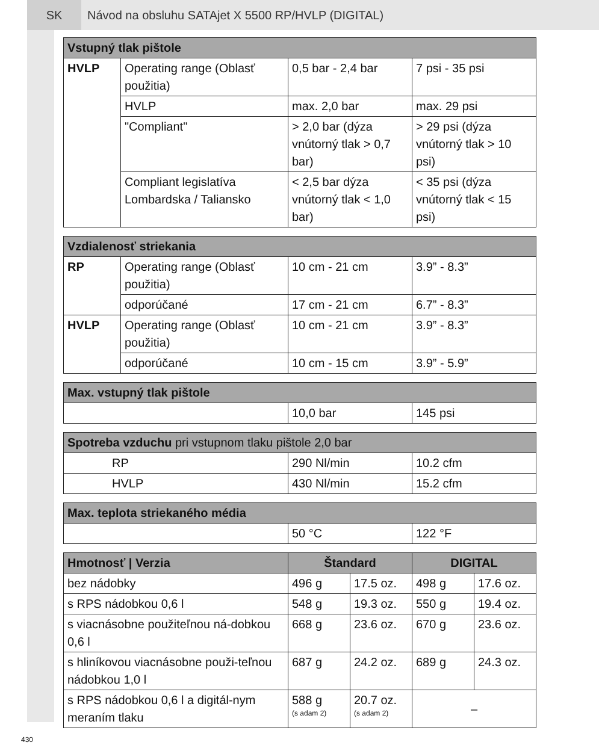SK Návod na obsluhu SATAjet X 5500 RP/HVLP (DIGITAL)
| Vstupný tlak pištole | | | |
| --- | --- | --- | --- |
| HVLP | Operating range (Oblasť použitia) | 0,5 bar - 2,4 bar | 7 psi - 35 psi |
| | HVLP | max. 2,0 bar | max. 29 psi |
| | "Compliant" | > 2,0 bar (dýza vnútorný tlak > 0,7 bar) | > 29 psi (dýza vnútorný tlak > 10 psi) |
| | Compliant legislatíva Lombardska / Taliansko | < 2,5 bar dýza vnútorný tlak < 1,0 bar) | < 35 psi (dýza vnútorný tlak < 15 psi) |
| Vzdialenosť striekania | | | |
| --- | --- | --- | --- |
| RP | Operating range (Oblasť použitia) | 10 cm - 21 cm | 3.9” - 8.3” |
| | odporúčané | 17 cm - 21 cm | 6.7” - 8.3” |
| HVLP | Operating range (Oblasť použitia) | 10 cm - 21 cm | 3.9” - 8.3” |
| | odporúčané | 10 cm - 15 cm | 3.9” - 5.9” |
| Max. vstupný tlak pištole | | |
| --- | --- | --- |
| | 10,0 bar | 145 psi |
| Spotreba vzduchu pri vstupnom tlaku pištole 2,0 bar | | |
| --- | --- | --- |
| RP | 290 Nl/min | 10.2 cfm |
| HVLP | 430 Nl/min | 15.2 cfm |
| Max. teplota striekaného média | | |
| --- | --- | --- |
| | 50 °C | 122 °F |
| Hmotnosť / Verzia | Štandard | | DIGITAL | |
| --- | --- | --- | --- | --- |
| bez nádobky | 496 g | 17.5 oz. | 498 g | 17.6 oz. |
| s RPS nádobkou 0,6 l | 548 g | 19.3 oz. | 550 g | 19.4 oz. |
| s viacnásobne použiteľnou ná-dobkou 0,6 l | 668 g | 23.6 oz. | 670 g | 23.6 oz. |
| s hliníkovou viacnásobne použi-teľnou nádobkou 1,0 l | 687 g | 24.2 oz. | 689 g | 24.3 oz. |
| s RPS nádobkou 0,6 l a digitál-nym meraním tlaku | 588 g (s adam 2) | 20.7 oz. (s adam 2) | – | |
430